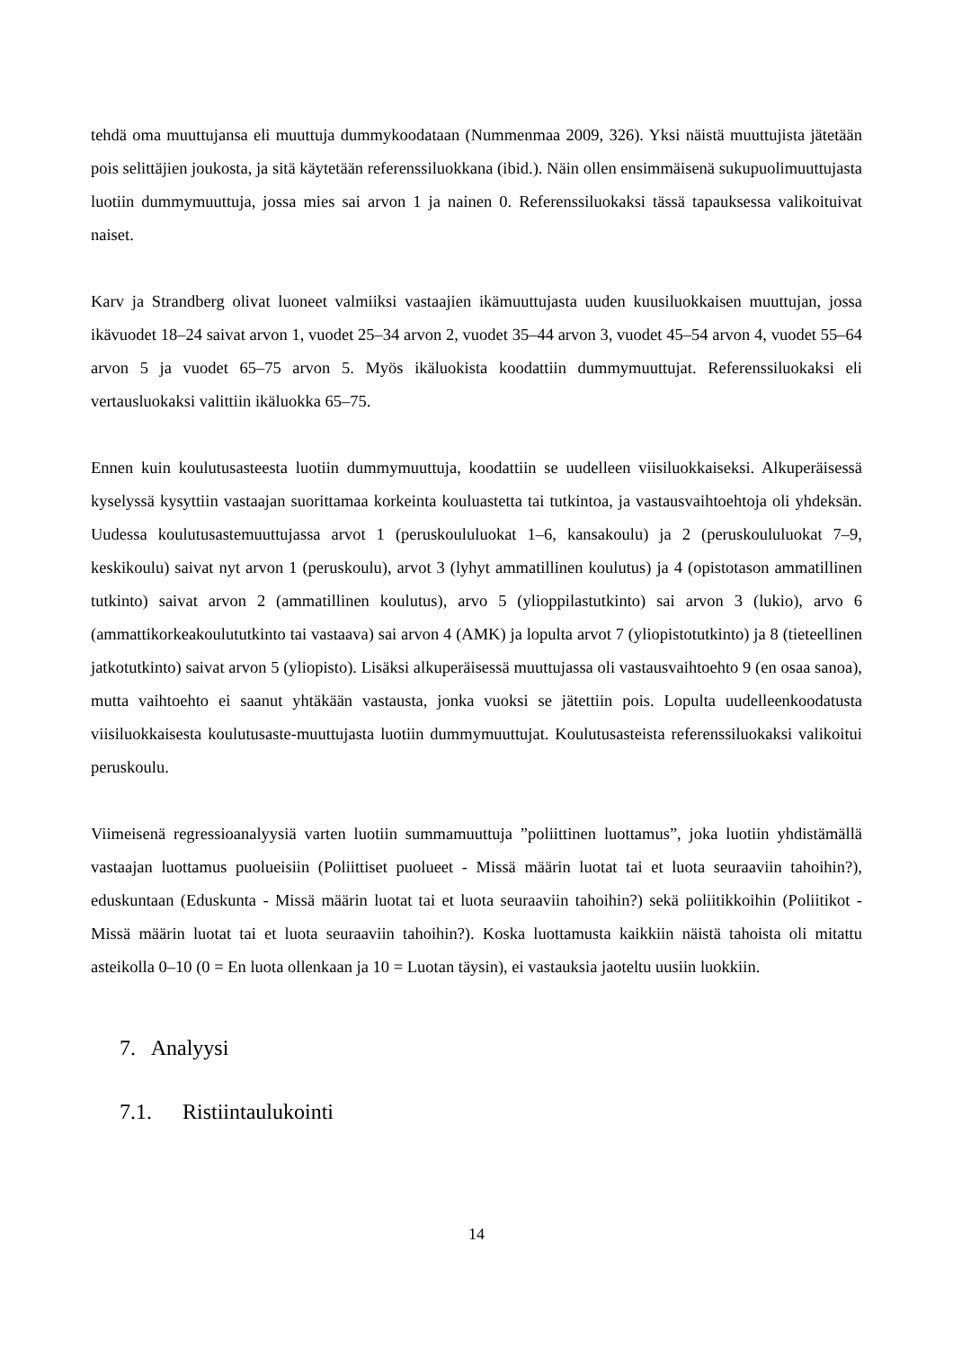tehdä oma muuttujansa eli muuttuja dummykoodataan (Nummenmaa 2009, 326). Yksi näistä muuttujista jätetään pois selittäjien joukosta, ja sitä käytetään referenssiluokkana (ibid.). Näin ollen ensimmäisenä sukupuolimuuttujasta luotiin dummymuuttuja, jossa mies sai arvon 1 ja nainen 0. Referenssiluokaksi tässä tapauksessa valikoituivat naiset.
Karv ja Strandberg olivat luoneet valmiiksi vastaajien ikämuuttujasta uuden kuusiluokkaisen muuttujan, jossa ikävuodet 18–24 saivat arvon 1, vuodet 25–34 arvon 2, vuodet 35–44 arvon 3, vuodet 45–54 arvon 4, vuodet 55–64 arvon 5 ja vuodet 65–75 arvon 5. Myös ikäluokista koodattiin dummymuuttujat. Referenssiluokaksi eli vertausluokaksi valittiin ikäluokka 65–75.
Ennen kuin koulutusasteesta luotiin dummymuuttuja, koodattiin se uudelleen viisiluokkaiseksi. Alkuperäisessä kyselyssä kysyttiin vastaajan suorittamaa korkeinta kouluastetta tai tutkintoa, ja vastausvaihtoehtoja oli yhdeksän. Uudessa koulutusastemuuttujassa arvot 1 (peruskoululuokat 1–6, kansakoulu) ja 2 (peruskoululuokat 7–9, keskikoulu) saivat nyt arvon 1 (peruskoulu), arvot 3 (lyhyt ammatillinen koulutus) ja 4 (opistotason ammatillinen tutkinto) saivat arvon 2 (ammatillinen koulutus), arvo 5 (ylioppilastutkinto) sai arvon 3 (lukio), arvo 6 (ammattikorkeakoulututkinto tai vastaava) sai arvon 4 (AMK) ja lopulta arvot 7 (yliopistotutkinto) ja 8 (tieteellinen jatkotutkinto) saivat arvon 5 (yliopisto). Lisäksi alkuperäisessä muuttujassa oli vastausvaihtoehto 9 (en osaa sanoa), mutta vaihtoehto ei saanut yhtäkään vastausta, jonka vuoksi se jätettiin pois. Lopulta uudelleenkoodatusta viisiluokkaisesta koulutusaste-muuttujasta luotiin dummymuuttujat. Koulutusasteista referenssiluokaksi valikoitui peruskoulu.
Viimeisenä regressioanalyysiä varten luotiin summamuuttuja ”poliittinen luottamus”, joka luotiin yhdistämällä vastaajan luottamus puolueisiin (Poliittiset puolueet - Missä määrin luotat tai et luota seuraaviin tahoihin?), eduskuntaan (Eduskunta - Missä määrin luotat tai et luota seuraaviin tahoihin?) sekä poliitikkoihin (Poliitikot - Missä määrin luotat tai et luota seuraaviin tahoihin?). Koska luottamusta kaikkiin näistä tahoista oli mitattu asteikolla 0–10 (0 = En luota ollenkaan ja 10 = Luotan täysin), ei vastauksia jaoteltu uusiin luokkiin.
7. Analyysi
7.1. Ristiintaulukointi
14